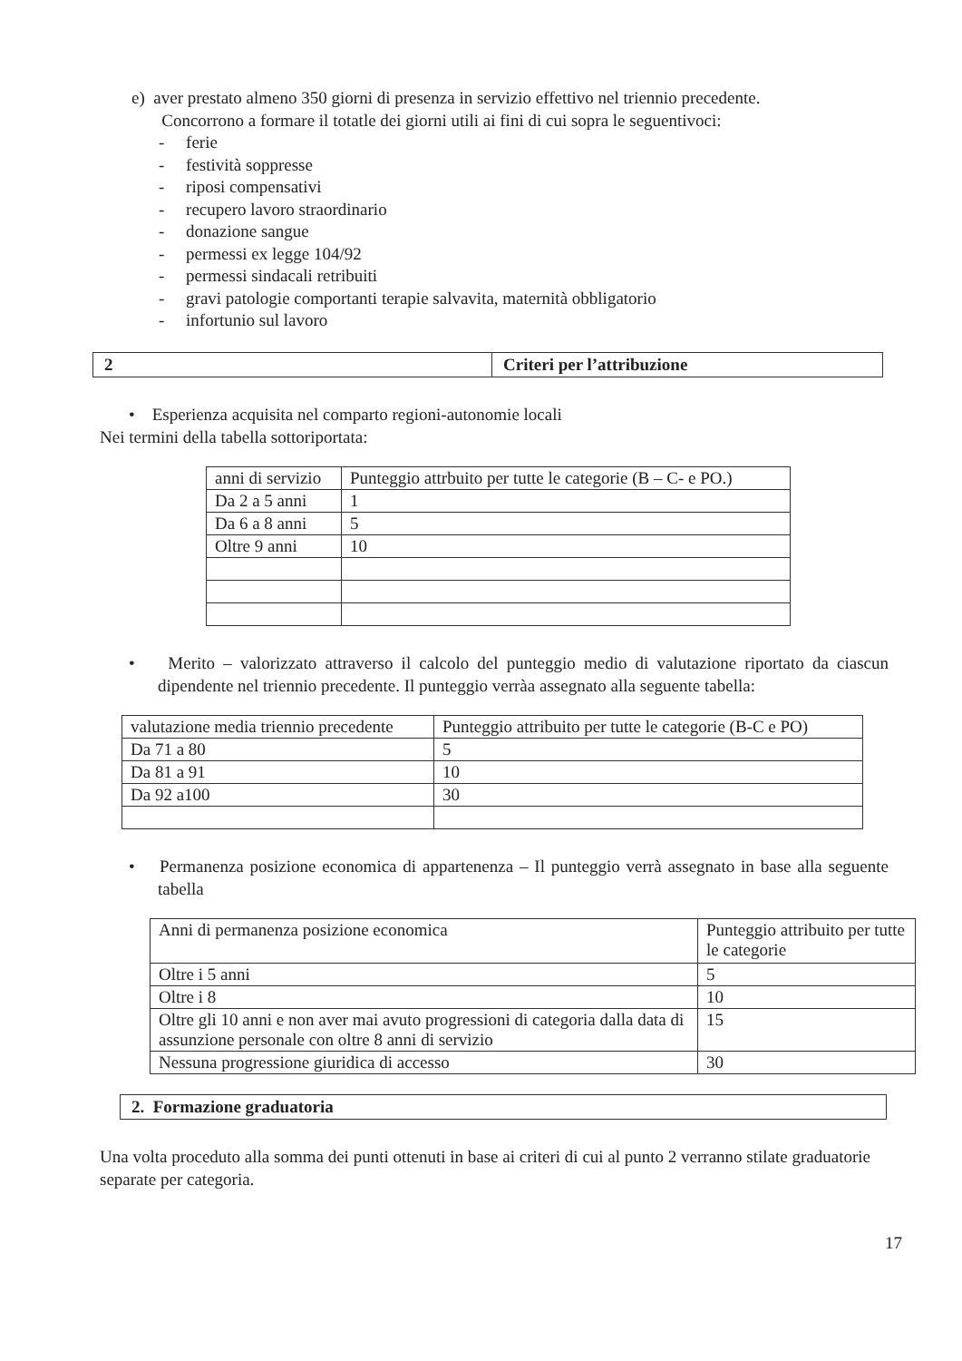e) aver prestato almeno 350 giorni di presenza in servizio effettivo nel triennio precedente.
Concorrono a formare il totatle dei giorni utili ai fini di cui sopra le seguentivoci:
- ferie
- festività soppresse
- riposi compensativi
- recupero lavoro straordinario
- donazione sangue
- permessi ex legge 104/92
- permessi sindacali retribuiti
- gravi patologie comportanti terapie salvavita, maternità obbligatorio
- infortunio sul lavoro
| 2 | Criteri per l’attribuzione |
• Esperienza acquisita nel comparto regioni-autonomie locali
Nei termini della tabella sottoriportata:
| anni di servizio | Punteggio attrbuito per tutte le categorie (B – C- e PO.) |
| --- | --- |
| Da 2 a 5 anni | 1 |
| Da 6 a 8 anni | 5 |
| Oltre 9 anni | 10 |
• Merito – valorizzato attraverso il calcolo del punteggio medio di valutazione riportato da ciascun dipendente nel triennio precedente. Il punteggio verràa assegnato alla seguente tabella:
| valutazione media triennio precedente | Punteggio attribuito per tutte le categorie (B-C e PO) |
| --- | --- |
| Da 71 a 80 | 5 |
| Da 81 a 91 | 10 |
| Da 92 a100 | 30 |
• Permanenza posizione economica di appartenenza – Il punteggio verrà assegnato in base alla seguente tabella
| Anni di permanenza posizione economica | Punteggio attribuito per tutte le categorie |
| Oltre i 5 anni | 5 |
| Oltre i 8 | 10 |
| Oltre gli 10 anni e non aver mai avuto progressioni di categoria dalla data di assunzione personale con oltre 8 anni di servizio | 15 |
| Nessuna progressione giuridica di accesso | 30 |
2. Formazione graduatoria
Una volta proceduto alla somma dei punti ottenuti in base ai criteri di cui al punto 2 verranno stilate graduatorie separate per categoria.
17